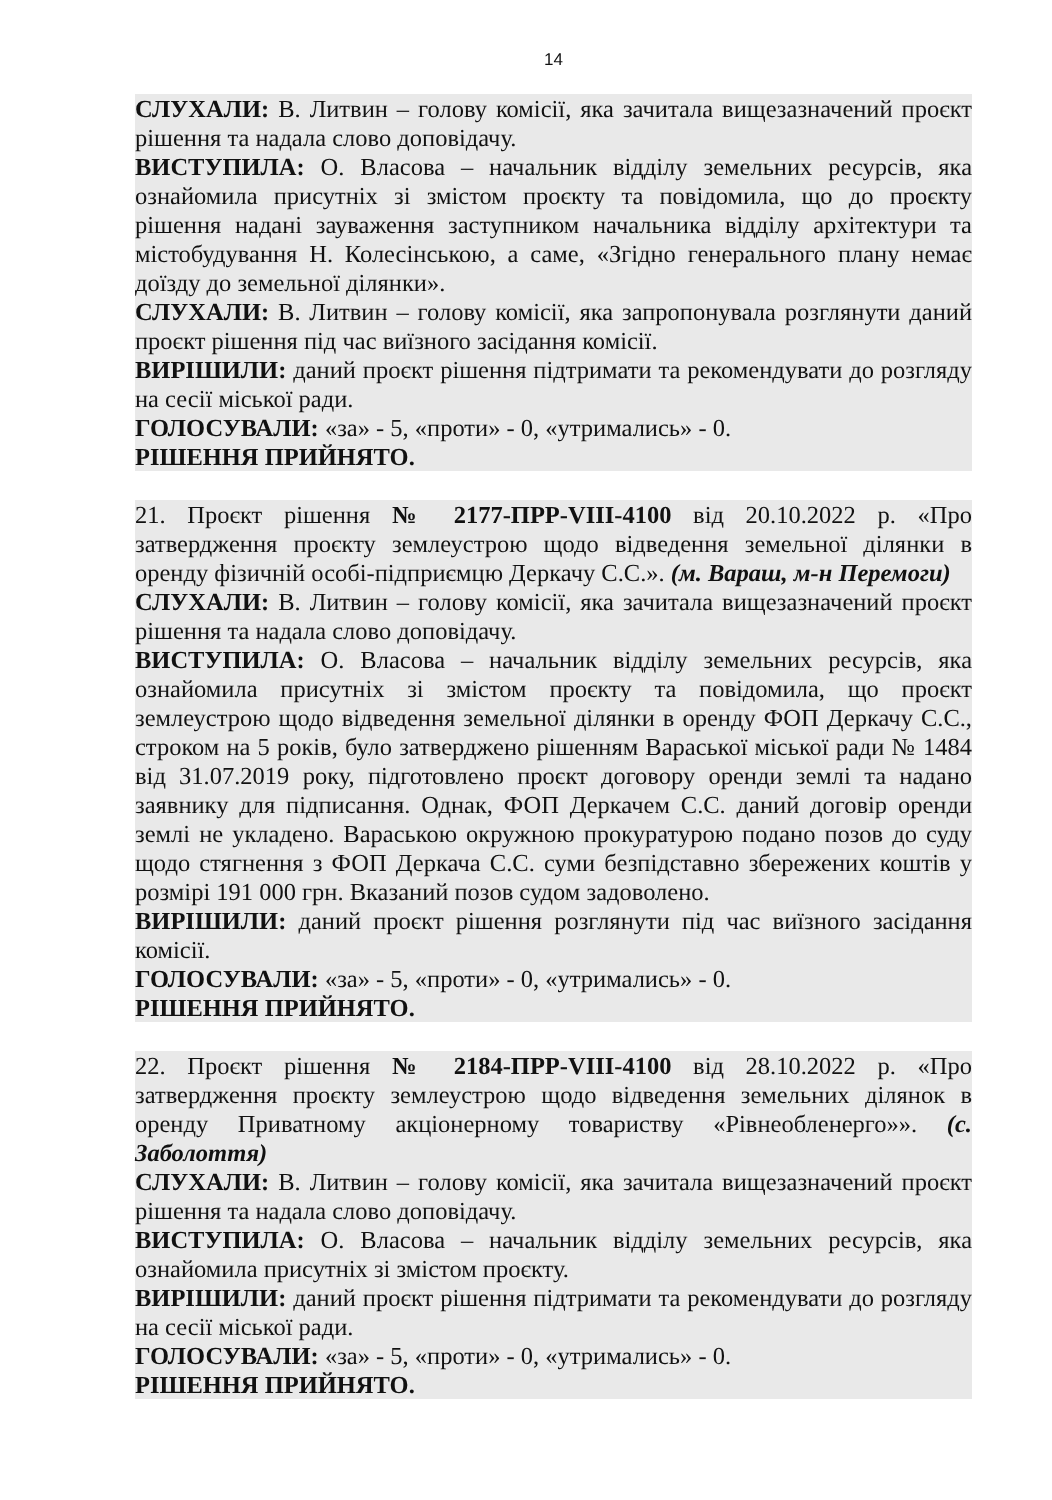14
СЛУХАЛИ: В. Литвин – голову комісії, яка зачитала вищезазначений проєкт рішення та надала слово доповідачу.
ВИСТУПИЛА: О. Власова – начальник відділу земельних ресурсів, яка ознайомила присутніх зі змістом проєкту та повідомила, що до проєкту рішення надані зауваження заступником начальника відділу архітектури та містобудування Н. Колесінською, а саме, «Згідно генерального плану немає доїзду до земельної ділянки».
СЛУХАЛИ: В. Литвин – голову комісії, яка запропонувала розглянути даний проєкт рішення під час виїзного засідання комісії.
ВИРІШИЛИ: даний проєкт рішення підтримати та рекомендувати до розгляду на сесії міської ради.
ГОЛОСУВАЛИ: «за» - 5, «проти» - 0, «утримались» - 0.
РІШЕННЯ ПРИЙНЯТО.
21. Проєкт рішення № 2177-ПРР-VIII-4100 від 20.10.2022 р. «Про затвердження проєкту землеустрою щодо відведення земельної ділянки в оренду фізичній особі-підприємцю Деркачу С.С.». (м. Вараш, м-н Перемоги)
СЛУХАЛИ: В. Литвин – голову комісії, яка зачитала вищезазначений проєкт рішення та надала слово доповідачу.
ВИСТУПИЛА: О. Власова – начальник відділу земельних ресурсів, яка ознайомила присутніх зі змістом проєкту та повідомила, що проєкт землеустрою щодо відведення земельної ділянки в оренду ФОП Деркачу С.С., строком на 5 років, було затверджено рішенням Вараської міської ради № 1484 від 31.07.2019 року, підготовлено проєкт договору оренди землі та надано заявнику для підписання. Однак, ФОП Деркачем С.С. даний договір оренди землі не укладено. Вараською окружною прокуратурою подано позов до суду щодо стягнення з ФОП Деркача С.С. суми безпідставно збережених коштів у розмірі 191 000 грн. Вказаний позов судом задоволено.
ВИРІШИЛИ: даний проєкт рішення розглянути під час виїзного засідання комісії.
ГОЛОСУВАЛИ: «за» - 5, «проти» - 0, «утримались» - 0.
РІШЕННЯ ПРИЙНЯТО.
22. Проєкт рішення № 2184-ПРР-VIII-4100 від 28.10.2022 р. «Про затвердження проєкту землеустрою щодо відведення земельних ділянок в оренду Приватному акціонерному товариству «Рівнеобленерго»». (с. Заболоття)
СЛУХАЛИ: В. Литвин – голову комісії, яка зачитала вищезазначений проєкт рішення та надала слово доповідачу.
ВИСТУПИЛА: О. Власова – начальник відділу земельних ресурсів, яка ознайомила присутніх зі змістом проєкту.
ВИРІШИЛИ: даний проєкт рішення підтримати та рекомендувати до розгляду на сесії міської ради.
ГОЛОСУВАЛИ: «за» - 5, «проти» - 0, «утримались» - 0.
РІШЕННЯ ПРИЙНЯТО.